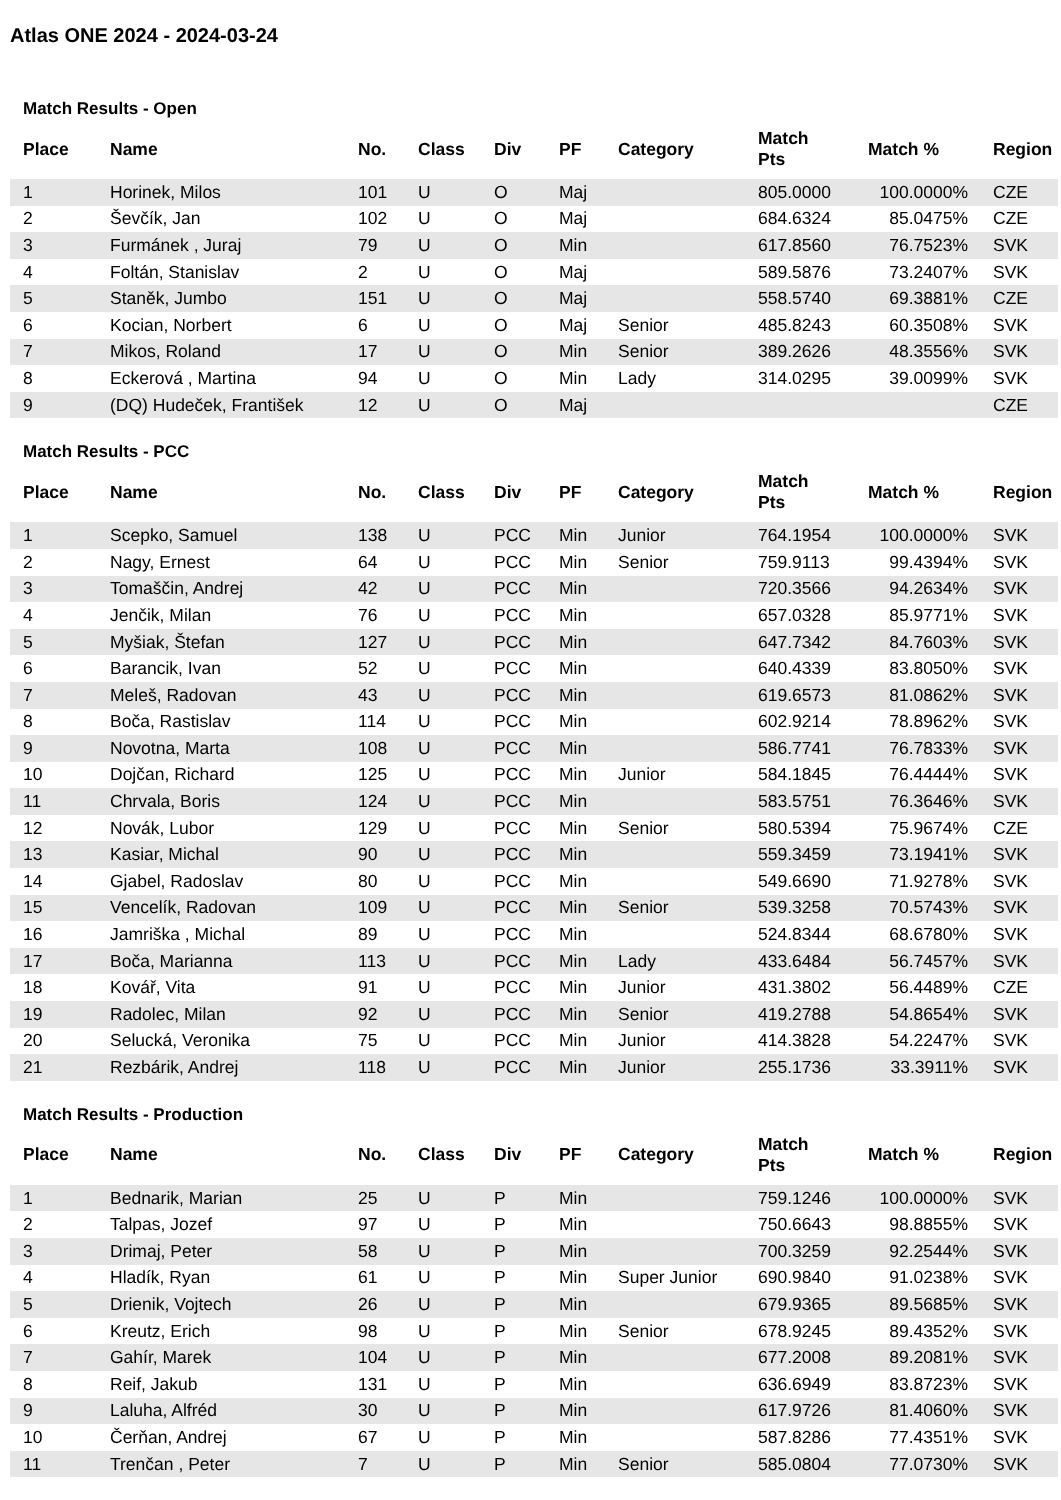Atlas ONE 2024 - 2024-03-24
Match Results - Open
| Place | Name | No. | Class | Div | PF | Category | Match Pts | Match % | Region |
| --- | --- | --- | --- | --- | --- | --- | --- | --- | --- |
| 1 | Horinek, Milos | 101 | U | O | Maj | | 805.0000 | 100.0000% | CZE |
| 2 | Ševčík, Jan | 102 | U | O | Maj | | 684.6324 | 85.0475% | CZE |
| 3 | Furmánek , Juraj | 79 | U | O | Min | | 617.8560 | 76.7523% | SVK |
| 4 | Foltán, Stanislav | 2 | U | O | Maj | | 589.5876 | 73.2407% | SVK |
| 5 | Staněk, Jumbo | 151 | U | O | Maj | | 558.5740 | 69.3881% | CZE |
| 6 | Kocian, Norbert | 6 | U | O | Maj | Senior | 485.8243 | 60.3508% | SVK |
| 7 | Mikos, Roland | 17 | U | O | Min | Senior | 389.2626 | 48.3556% | SVK |
| 8 | Eckerová , Martina | 94 | U | O | Min | Lady | 314.0295 | 39.0099% | SVK |
| 9 | (DQ) Hudeček, František | 12 | U | O | Maj | | | | CZE |
Match Results - PCC
| Place | Name | No. | Class | Div | PF | Category | Match Pts | Match % | Region |
| --- | --- | --- | --- | --- | --- | --- | --- | --- | --- |
| 1 | Scepko, Samuel | 138 | U | PCC | Min | Junior | 764.1954 | 100.0000% | SVK |
| 2 | Nagy, Ernest | 64 | U | PCC | Min | Senior | 759.9113 | 99.4394% | SVK |
| 3 | Tomaščin, Andrej | 42 | U | PCC | Min | | 720.3566 | 94.2634% | SVK |
| 4 | Jenčik, Milan | 76 | U | PCC | Min | | 657.0328 | 85.9771% | SVK |
| 5 | Myšiak, Štefan | 127 | U | PCC | Min | | 647.7342 | 84.7603% | SVK |
| 6 | Barancik, Ivan | 52 | U | PCC | Min | | 640.4339 | 83.8050% | SVK |
| 7 | Meleš, Radovan | 43 | U | PCC | Min | | 619.6573 | 81.0862% | SVK |
| 8 | Boča, Rastislav | 114 | U | PCC | Min | | 602.9214 | 78.8962% | SVK |
| 9 | Novotna, Marta | 108 | U | PCC | Min | | 586.7741 | 76.7833% | SVK |
| 10 | Dojčan, Richard | 125 | U | PCC | Min | Junior | 584.1845 | 76.4444% | SVK |
| 11 | Chrvala, Boris | 124 | U | PCC | Min | | 583.5751 | 76.3646% | SVK |
| 12 | Novák, Lubor | 129 | U | PCC | Min | Senior | 580.5394 | 75.9674% | CZE |
| 13 | Kasiar, Michal | 90 | U | PCC | Min | | 559.3459 | 73.1941% | SVK |
| 14 | Gjabel, Radoslav | 80 | U | PCC | Min | | 549.6690 | 71.9278% | SVK |
| 15 | Vencelík, Radovan | 109 | U | PCC | Min | Senior | 539.3258 | 70.5743% | SVK |
| 16 | Jamriška , Michal | 89 | U | PCC | Min | | 524.8344 | 68.6780% | SVK |
| 17 | Boča, Marianna | 113 | U | PCC | Min | Lady | 433.6484 | 56.7457% | SVK |
| 18 | Kovář, Vita | 91 | U | PCC | Min | Junior | 431.3802 | 56.4489% | CZE |
| 19 | Radolec, Milan | 92 | U | PCC | Min | Senior | 419.2788 | 54.8654% | SVK |
| 20 | Selucká, Veronika | 75 | U | PCC | Min | Junior | 414.3828 | 54.2247% | SVK |
| 21 | Rezbárik, Andrej | 118 | U | PCC | Min | Junior | 255.1736 | 33.3911% | SVK |
Match Results - Production
| Place | Name | No. | Class | Div | PF | Category | Match Pts | Match % | Region |
| --- | --- | --- | --- | --- | --- | --- | --- | --- | --- |
| 1 | Bednarik, Marian | 25 | U | P | Min | | 759.1246 | 100.0000% | SVK |
| 2 | Talpas, Jozef | 97 | U | P | Min | | 750.6643 | 98.8855% | SVK |
| 3 | Drimaj, Peter | 58 | U | P | Min | | 700.3259 | 92.2544% | SVK |
| 4 | Hladík, Ryan | 61 | U | P | Min | Super Junior | 690.9840 | 91.0238% | SVK |
| 5 | Drienik, Vojtech | 26 | U | P | Min | | 679.9365 | 89.5685% | SVK |
| 6 | Kreutz, Erich | 98 | U | P | Min | Senior | 678.9245 | 89.4352% | SVK |
| 7 | Gahír, Marek | 104 | U | P | Min | | 677.2008 | 89.2081% | SVK |
| 8 | Reif, Jakub | 131 | U | P | Min | | 636.6949 | 83.8723% | SVK |
| 9 | Laluha, Alfréd | 30 | U | P | Min | | 617.9726 | 81.4060% | SVK |
| 10 | Čerňan, Andrej | 67 | U | P | Min | | 587.8286 | 77.4351% | SVK |
| 11 | Trenčan , Peter | 7 | U | P | Min | Senior | 585.0804 | 77.0730% | SVK |